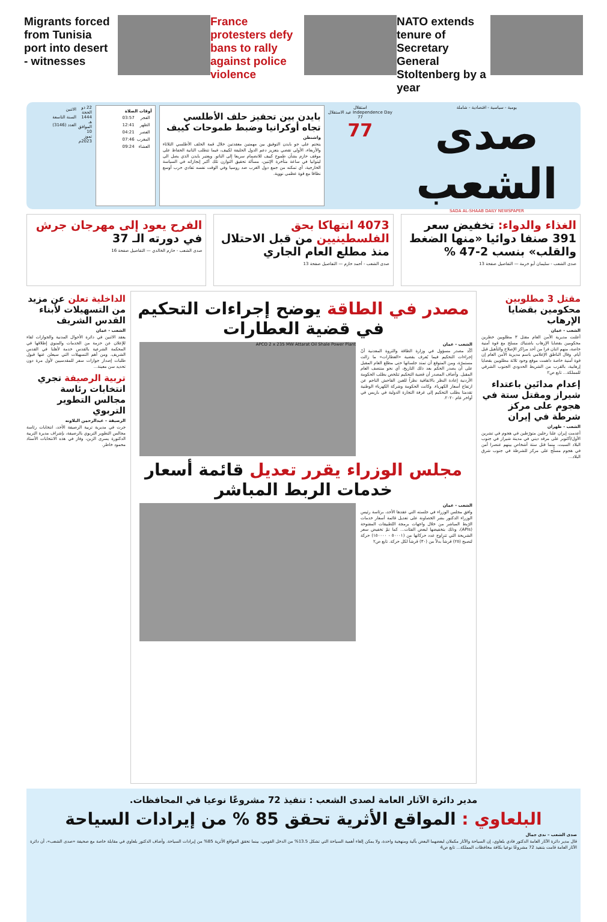Migrants forced from Tunisia port into desert - witnesses
France protesters defy bans to rally against police violence
NATO extends tenure of Secretary General Stoltenberg by a year
يومية - سياسية - اقتصادية - شاملة
صدى الشعب
SADA AL-SHAAB DAILY NEWSPAPER
استقلال
Independence Day عيد الاستقلال 77
77
بايدن بين تحفيز حلف الأطلسي تجاه أوكرانيا وضبط طموحات كييف
واشنطن
يتحتم على جو بايدن التوفيق بين مهمتين معقدتين خلال قمة الحلف الأطلسي الثلاثاء والأربعاء، الأولى تقضي بتعزيز دعم الدول الحليفة لكييف، فيما تتطلب الثانية الحفاظ على موقف حازم بشأن طموح كييف للانضمام سريعا إلى الناتو. ويعتبر بايدن الذي يصل الى ليتوانيا في ساعة متأخرة الإثنين، مسألة تحقيق التوازن تلك أكبر إنجازاته في السياسة الخارجية، أي تمكنه من جمع دول الغرب ضد روسيا وفي الوقت نفسه تفادي حرب أوسع نطاقا مع قوة عظمى نووية.
أوقات الصلاة
| الفجر | 03:57 |
| الظهر | 12:41 |
| العصر | 04:21 |
| المغرب | 07:46 |
| العشاء | 09:24 |
22 ذو الحجة 1444 هـ الموافق 10 تموز 2023م
الاثنين
السنة التاسعة
العدد (3146)
الغذاء والدواء: تخفيض سعر 391 صنفا دوائيا «منها الضغط والقلب» بنسب 2-47 %
صدى الشعب - سليمان أبو خرمة — التفاصيل صفحة 13
4073 انتهاكا بحق الفلسطينيين من قبل الاحتلال منذ مطلع العام الجاري
صدى الشعب - أحمد حازم — التفاصيل صفحة 13
الفرح يعود إلى مهرجان جرش في دورته الـ 37
صدى الشعب - حازم الخالدي — التفاصيل صفحة 16
مقتل 3 مطلوبين محكومين بقضايا الإرهاب
الشعب - عمان
أعلنت مديرية الأمن العام مقتل ٣ مطلوبين خطرين محكومين بقضايا الإرهاب باشتباك مسلح مع قوة أمنية خاصة، منهم اثنان فرا من أحد مراكز الإصلاح والتأهيل قبل أيام. وقال الناطق الإعلامي باسم مديرية الأمن العام إن قوة أمنية خاصة داهمت موقع وجود ثلاثة مطلوبين بقضايا إرهابية، بالقرب من الشريط الحدودي الجنوب الشرقي للمملكة... تابع ص٢
إعدام مدانَين باعتداء شيراز ومقتل ستة في هجوم على مركز شرطة في إيران
الشعب - طهران
أعدمت إيران علنا رجلين متورّطين في هجوم في تشرين الأول/أكتوبر على مرقد ديني في مدينة شيراز في جنوب البلاد السبت، بينما قتل ستة أشخاص بينهم عنصرا أمن في هجوم مسلّح على مركز للشرطة في جنوب شرق البلاد...
مصدر في الطاقة يوضح إجراءات التحكيم في قضية العطارات
APCO 2 x 235 MW Attarat Oil Shale Power Plant
الشعب - عمان
أكّد مصدر مسؤول في وزارة الطاقة والثروة المعدنية أنّ إجراءات التحكيم فيما يُعرف بقضية «العطارات» ما زالت مستمرّة، ومن المتوقع أن تمتد جلساتها حتى مطلع العام المقبل على أن يصدر الحكم بعد ذلك التاريخ، أي نحو منتصف العام المقبل. وأضاف المصدر أن قضية التحكيم تتلخص بطلب الحكومة الأردنية إعادة النظر بالاتفاقية نظراً للغبن الفاحش الناجم عن ارتفاع أسعار الكهرباء. وكانت الحكومة وشركة الكهرباء الوطنية تقدمتا بطلب التحكيم إلى غرفة التجارة الدولية في باريس في أواخر عام ٢٠٢٠.
مجلس الوزراء يقرر تعديل قائمة أسعار خدمات الربط المباشر
الشعب - عمان
وافق مجلس الوزراء في جلسته التي عقدها الأحد، برئاسة رئيس الوزراء الدكتور بشر الخصاونة على تعديل قائمة أسعار خدمات الرّبط المباشر من خلال واجهات برمجة التّطبيقات المفتوحة (APIs)، وذلك بتخفيضها لبعض الفئات... كما تمّ تخفيض سعر الشريحة التي تتراوح عدد حركاتها من (٥٠٠٠١ - ١٥٠٠٠٠) حركة لتصبح (٢٥) قرشاً بدلاً من (٣٠) قرشاً لكل حركة. تابع ص٢
الداخلية تعلن عن مزيد من التسهيلات لأبناء القدس الشريف
الشعب - عمان
يعقد الاثنين في دائرة الأحوال المدنية والجوازات لقاء للإعلان عن حزمة من الخدمات والمنوي إطلاقها في المحكمة الشرعية بالقدس خدمة لأهلنا في القدس الشريف. ومن أهم التسهيلات التي سيعلن عنها قبول طلبات إصدار جوازات سفر للمقدسيين لأول مرة دون تحديد سن معينة...
تربية الرصيفة تجري انتخابات رئاسة مجالس التطوير التربوي
الرصيفة – عبدالرحمن البلاونه
جرت في مديرية تربية الرصيفة الأحد، انتخابات رئاسة مجالس التطوير التربوي بالرصيفة، بإشراف مديرة التربية الدكتورة يسرى الزبن، وفاز في هذه الانتخابات الأستاذ محمود خاطر.
مدير دائرة الآثار العامة لصدى الشعب : تنفيذ 72 مشروعًا نوعيا في المحافظات.
البلعاوي : المواقع الأثرية تحقق 85 % من إيرادات السياحة
صدى الشعب – ندى جمال
قال مدير دائرة الآثار العامة الدكتور فادي بلعاوي، إن السياحة والآثار مكملان لبعضهما البعض بآلية ومنهجية واحدة، ولا يمكن إلغاء أهمية السياحة التي تشكل 13.5% من الدخل القومي، بينما تحقق المواقع الأثرية 85% من إيرادات السياحة. وأضاف الدكتور بلعاوي في مقابلة خاصة مع صحيفة «صدى الشعب»، أن دائرة الآثار العامة قامت بتنفيذ 72 مشروعًا نوعيا بكافة محافظات المملكة... تابع ص4